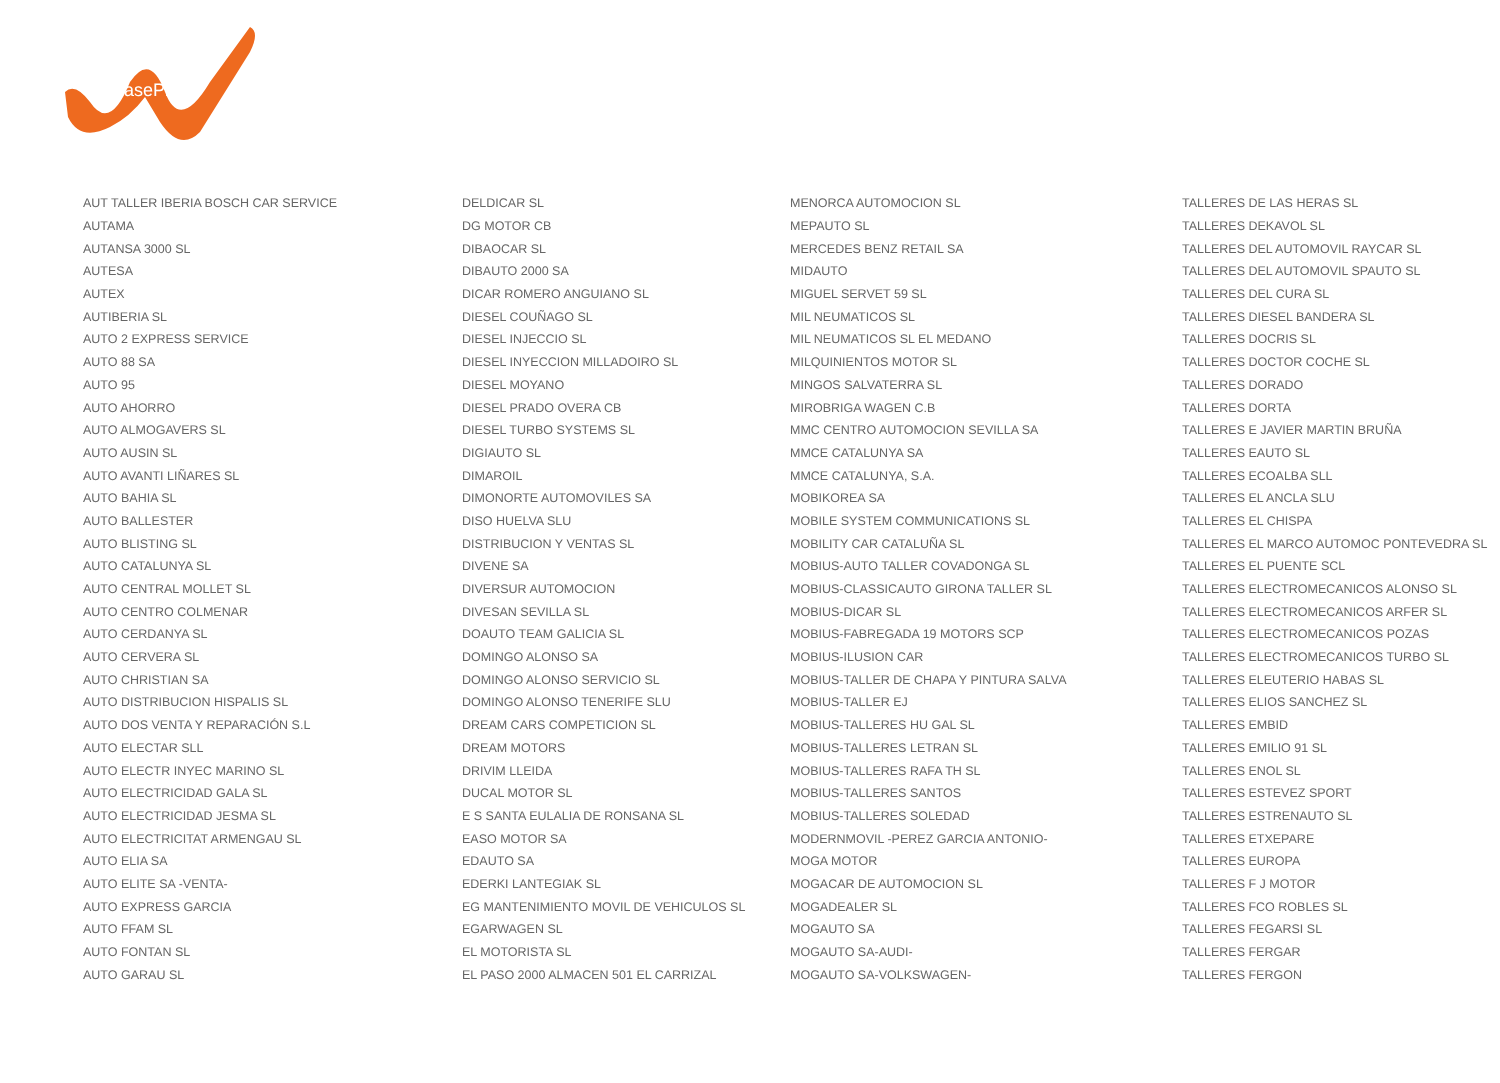LeasePlan
| AUT TALLER IBERIA BOSCH CAR SERVICE | DELDICAR SL | MENORCA AUTOMOCION SL | TALLERES DE LAS HERAS SL |
| AUTAMA | DG MOTOR CB | MEPAUTO SL | TALLERES DEKAVOL SL |
| AUTANSA 3000 SL | DIBAOCAR SL | MERCEDES BENZ RETAIL SA | TALLERES DEL AUTOMOVIL RAYCAR SL |
| AUTESA | DIBAUTO 2000 SA | MIDAUTO | TALLERES DEL AUTOMOVIL SPAUTO SL |
| AUTEX | DICAR ROMERO ANGUIANO SL | MIGUEL SERVET 59 SL | TALLERES DEL CURA SL |
| AUTIBERIA SL | DIESEL COUÑAGO SL | MIL NEUMATICOS SL | TALLERES DIESEL BANDERA SL |
| AUTO 2 EXPRESS SERVICE | DIESEL INJECCIO SL | MIL NEUMATICOS SL EL MEDANO | TALLERES DOCRIS SL |
| AUTO 88 SA | DIESEL INYECCION MILLADOIRO SL | MILQUINIENTOS MOTOR SL | TALLERES DOCTOR COCHE SL |
| AUTO 95 | DIESEL MOYANO | MINGOS SALVATERRA SL | TALLERES DORADO |
| AUTO AHORRO | DIESEL PRADO OVERA CB | MIROBRIGA WAGEN C.B | TALLERES DORTA |
| AUTO ALMOGAVERS SL | DIESEL TURBO SYSTEMS SL | MMC CENTRO AUTOMOCION SEVILLA SA | TALLERES E JAVIER MARTIN BRUÑA |
| AUTO AUSIN SL | DIGIAUTO SL | MMCE CATALUNYA SA | TALLERES EAUTO SL |
| AUTO AVANTI LIÑARES SL | DIMAROIL | MMCE CATALUNYA, S.A. | TALLERES ECOALBA SLL |
| AUTO BAHIA SL | DIMONORTE AUTOMOVILES SA | MOBIKOREA SA | TALLERES EL ANCLA SLU |
| AUTO BALLESTER | DISO HUELVA SLU | MOBILE SYSTEM COMMUNICATIONS SL | TALLERES EL CHISPA |
| AUTO BLISTING SL | DISTRIBUCION Y VENTAS SL | MOBILITY CAR CATALUÑA SL | TALLERES EL MARCO AUTOMOC PONTEVEDRA SL |
| AUTO CATALUNYA SL | DIVENE SA | MOBIUS-AUTO TALLER COVADONGA SL | TALLERES EL PUENTE SCL |
| AUTO CENTRAL MOLLET SL | DIVERSUR AUTOMOCION | MOBIUS-CLASSICAUTO GIRONA TALLER SL | TALLERES ELECTROMECANICOS ALONSO SL |
| AUTO CENTRO COLMENAR | DIVESAN SEVILLA SL | MOBIUS-DICAR SL | TALLERES ELECTROMECANICOS ARFER SL |
| AUTO CERDANYA SL | DOAUTO TEAM GALICIA SL | MOBIUS-FABREGADA 19 MOTORS SCP | TALLERES ELECTROMECANICOS POZAS |
| AUTO CERVERA SL | DOMINGO ALONSO SA | MOBIUS-ILUSION CAR | TALLERES ELECTROMECANICOS TURBO SL |
| AUTO CHRISTIAN SA | DOMINGO ALONSO SERVICIO SL | MOBIUS-TALLER DE CHAPA Y PINTURA SALVA | TALLERES ELEUTERIO HABAS SL |
| AUTO DISTRIBUCION HISPALIS SL | DOMINGO ALONSO TENERIFE SLU | MOBIUS-TALLER EJ | TALLERES ELIOS SANCHEZ SL |
| AUTO DOS VENTA Y REPARACIÓN S.L | DREAM CARS COMPETICION SL | MOBIUS-TALLERES HU GAL SL | TALLERES EMBID |
| AUTO ELECTAR SLL | DREAM MOTORS | MOBIUS-TALLERES LETRAN SL | TALLERES EMILIO 91 SL |
| AUTO ELECTR INYEC MARINO SL | DRIVIM LLEIDA | MOBIUS-TALLERES RAFA TH SL | TALLERES ENOL SL |
| AUTO ELECTRICIDAD GALA SL | DUCAL MOTOR SL | MOBIUS-TALLERES SANTOS | TALLERES ESTEVEZ SPORT |
| AUTO ELECTRICIDAD JESMA SL | E S SANTA EULALIA DE RONSANA SL | MOBIUS-TALLERES SOLEDAD | TALLERES ESTRENAUTO SL |
| AUTO ELECTRICITAT ARMENGAU SL | EASO MOTOR SA | MODERNMOVIL -PEREZ GARCIA ANTONIO- | TALLERES ETXEPARE |
| AUTO ELIA SA | EDAUTO SA | MOGA MOTOR | TALLERES EUROPA |
| AUTO ELITE SA -VENTA- | EDERKI LANTEGIAK SL | MOGACAR DE AUTOMOCION SL | TALLERES F J MOTOR |
| AUTO EXPRESS GARCIA | EG MANTENIMIENTO MOVIL DE VEHICULOS SL | MOGADEALER SL | TALLERES FCO ROBLES SL |
| AUTO FFAM SL | EGARWAGEN SL | MOGAUTO SA | TALLERES FEGARSI SL |
| AUTO FONTAN SL | EL MOTORISTA SL | MOGAUTO SA-AUDI- | TALLERES FERGAR |
| AUTO GARAU SL | EL PASO 2000 ALMACEN 501 EL CARRIZAL | MOGAUTO SA-VOLKSWAGEN- | TALLERES FERGON |